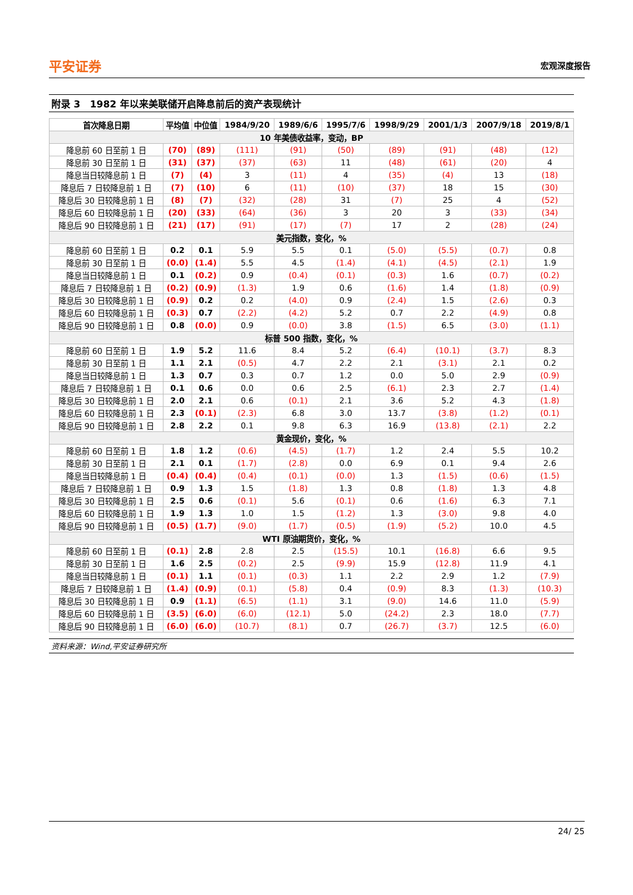平安证券 宏观深度报告
附录 3　1982 年以来美联储开启降息前后的资产表现统计
| 首次降息日期 | 平均值 | 中位值 | 1984/9/20 | 1989/6/6 | 1995/7/6 | 1998/9/29 | 2001/1/3 | 2007/9/18 | 2019/8/1 |
| --- | --- | --- | --- | --- | --- | --- | --- | --- | --- |
| 10 年美债收益率，变动，BP | | | | | | | | | |
| 降息前 60 日至前 1 日 | (70) | (89) | (111) | (91) | (50) | (89) | (91) | (48) | (12) |
| 降息前 30 日至前 1 日 | (31) | (37) | (37) | (63) | 11 | (48) | (61) | (20) | 4 |
| 降息当日较降息前 1 日 | (7) | (4) | 3 | (11) | 4 | (35) | (4) | 13 | (18) |
| 降息后 7 日较降息前 1 日 | (7) | (10) | 6 | (11) | (10) | (37) | 18 | 15 | (30) |
| 降息后 30 日较降息前 1 日 | (8) | (7) | (32) | (28) | 31 | (7) | 25 | 4 | (52) |
| 降息后 60 日较降息前 1 日 | (20) | (33) | (64) | (36) | 3 | 20 | 3 | (33) | (34) |
| 降息后 90 日较降息前 1 日 | (21) | (17) | (91) | (17) | (7) | 17 | 2 | (28) | (24) |
| 美元指数，变化，% | | | | | | | | | |
| 降息前 60 日至前 1 日 | 0.2 | 0.1 | 5.9 | 5.5 | 0.1 | (5.0) | (5.5) | (0.7) | 0.8 |
| 降息前 30 日至前 1 日 | (0.0) | (1.4) | 5.5 | 4.5 | (1.4) | (4.1) | (4.5) | (2.1) | 1.9 |
| 降息当日较降息前 1 日 | 0.1 | (0.2) | 0.9 | (0.4) | (0.1) | (0.3) | 1.6 | (0.7) | (0.2) |
| 降息后 7 日较降息前 1 日 | (0.2) | (0.9) | (1.3) | 1.9 | 0.6 | (1.6) | 1.4 | (1.8) | (0.9) |
| 降息后 30 日较降息前 1 日 | (0.9) | 0.2 | 0.2 | (4.0) | 0.9 | (2.4) | 1.5 | (2.6) | 0.3 |
| 降息后 60 日较降息前 1 日 | (0.3) | 0.7 | (2.2) | (4.2) | 5.2 | 0.7 | 2.2 | (4.9) | 0.8 |
| 降息后 90 日较降息前 1 日 | 0.8 | (0.0) | 0.9 | (0.0) | 3.8 | (1.5) | 6.5 | (3.0) | (1.1) |
| 标普 500 指数，变化，% | | | | | | | | | |
| 降息前 60 日至前 1 日 | 1.9 | 5.2 | 11.6 | 8.4 | 5.2 | (6.4) | (10.1) | (3.7) | 8.3 |
| 降息前 30 日至前 1 日 | 1.1 | 2.1 | (0.5) | 4.7 | 2.2 | 2.1 | (3.1) | 2.1 | 0.2 |
| 降息当日较降息前 1 日 | 1.3 | 0.7 | 0.3 | 0.7 | 1.2 | 0.0 | 5.0 | 2.9 | (0.9) |
| 降息后 7 日较降息前 1 日 | 0.1 | 0.6 | 0.0 | 0.6 | 2.5 | (6.1) | 2.3 | 2.7 | (1.4) |
| 降息后 30 日较降息前 1 日 | 2.0 | 2.1 | 0.6 | (0.1) | 2.1 | 3.6 | 5.2 | 4.3 | (1.8) |
| 降息后 60 日较降息前 1 日 | 2.3 | (0.1) | (2.3) | 6.8 | 3.0 | 13.7 | (3.8) | (1.2) | (0.1) |
| 降息后 90 日较降息前 1 日 | 2.8 | 2.2 | 0.1 | 9.8 | 6.3 | 16.9 | (13.8) | (2.1) | 2.2 |
| 黄金现价，变化，% | | | | | | | | | |
| 降息前 60 日至前 1 日 | 1.8 | 1.2 | (0.6) | (4.5) | (1.7) | 1.2 | 2.4 | 5.5 | 10.2 |
| 降息前 30 日至前 1 日 | 2.1 | 0.1 | (1.7) | (2.8) | 0.0 | 6.9 | 0.1 | 9.4 | 2.6 |
| 降息当日较降息前 1 日 | (0.4) | (0.4) | (0.4) | (0.1) | (0.0) | 1.3 | (1.5) | (0.6) | (1.5) |
| 降息后 7 日较降息前 1 日 | 0.9 | 1.3 | 1.5 | (1.8) | 1.3 | 0.8 | (1.8) | 1.3 | 4.8 |
| 降息后 30 日较降息前 1 日 | 2.5 | 0.6 | (0.1) | 5.6 | (0.1) | 0.6 | (1.6) | 6.3 | 7.1 |
| 降息后 60 日较降息前 1 日 | 1.9 | 1.3 | 1.0 | 1.5 | (1.2) | 1.3 | (3.0) | 9.8 | 4.0 |
| 降息后 90 日较降息前 1 日 | (0.5) | (1.7) | (9.0) | (1.7) | (0.5) | (1.9) | (5.2) | 10.0 | 4.5 |
| WTI 原油期货价，变化，% | | | | | | | | | |
| 降息前 60 日至前 1 日 | (0.1) | 2.8 | 2.8 | 2.5 | (15.5) | 10.1 | (16.8) | 6.6 | 9.5 |
| 降息前 30 日至前 1 日 | 1.6 | 2.5 | (0.2) | 2.5 | (9.9) | 15.9 | (12.8) | 11.9 | 4.1 |
| 降息当日较降息前 1 日 | (0.1) | 1.1 | (0.1) | (0.3) | 1.1 | 2.2 | 2.9 | 1.2 | (7.9) |
| 降息后 7 日较降息前 1 日 | (1.4) | (0.9) | (0.1) | (5.8) | 0.4 | (0.9) | 8.3 | (1.3) | (10.3) |
| 降息后 30 日较降息前 1 日 | 0.9 | (1.1) | (6.5) | (1.1) | 3.1 | (9.0) | 14.6 | 11.0 | (5.9) |
| 降息后 60 日较降息前 1 日 | (3.5) | (6.0) | (6.0) | (12.1) | 5.0 | (24.2) | 2.3 | 18.0 | (7.7) |
| 降息后 90 日较降息前 1 日 | (6.0) | (6.0) | (10.7) | (8.1) | 0.7 | (26.7) | (3.7) | 12.5 | (6.0) |
资料来源：Wind,平安证券研究所
24/ 25